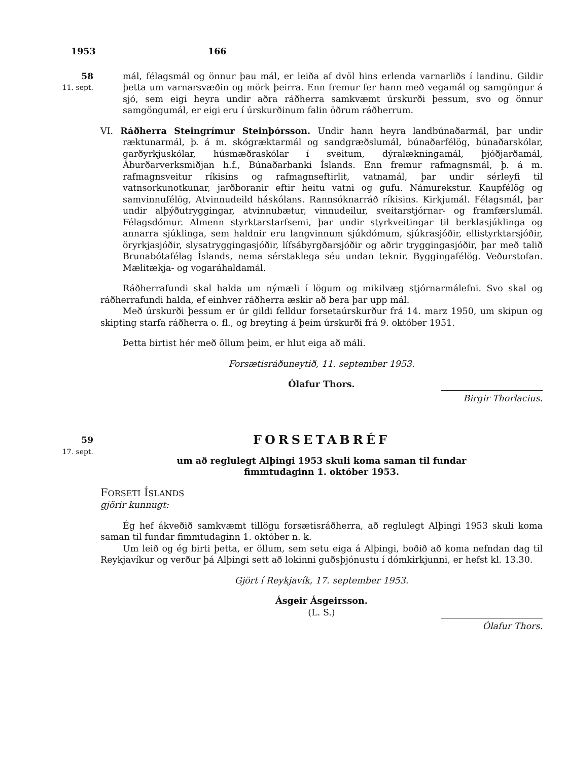1953 166
58
11. sept.
mál, félagsmál og önnur þau mál, er leiða af dvöl hins erlenda varnarliðs í landinu. Gildir þetta um varnarsvæðin og mörk þeirra. Enn fremur fer hann með vegamál og samgöngur á sjó, sem eigi heyra undir aðra ráðherra samkvæmt úrskurði þessum, svo og önnur samgöngumál, er eigi eru í úrskurðinum falin öðrum ráðherrum.
VI. Ráðherra Steingrímur Steinþórsson. Undir hann heyra landbúnaðarmál, þar undir ræktunarmál, þ. á m. skógræktarmál og sandgræðslumál, búnaðarfélög, búnaðarskólar, garðyrkjuskólar, húsmæðraskólar í sveitum, dýralækningamál, þjóðjarðamál, Áburðarverksmiðjan h.f., Búnaðarbanki Íslands. Enn fremur rafmagnsmál, þ. á m. rafmagnsveitur ríkisins og rafmagnseftirlit, vatnamál, þar undir sérleyfi til vatnsorkunotkunar, jarðboranir eftir heitu vatni og gufu. Námurekstur. Kaupfélög og samvinnufélög, Atvinnudeild háskólans. Rannsóknarráð ríkisins. Kirkjumál. Félagsmál, þar undir alþýðutryggingar, atvinnubætur, vinnudeilur, sveitarstjórnar- og framfærslumál. Félagsdómur. Almenn styrktarstarfsemi, þar undir styrkveitingar til berklasjúklinga og annarra sjúklinga, sem haldnir eru langvinnum sjúkdómum, sjúkrasjóðir, ellistyrktarsjóðir, öryrkjasjóðir, slysatryggingasjóðir, lífsábyrgðarsjóðir og aðrir tryggingasjóðir, þar með talið Brunabótafélag Íslands, nema sérstaklega séu undan teknir. Byggingafélög. Veðurstofan. Mælitækja- og vogaráhaldamál.
Ráðherrafundi skal halda um nýmæli í lögum og mikilvæg stjórnarmálefni. Svo skal og ráðherrafundi halda, ef einhver ráðherra æskir að bera þar upp mál.
Með úrskurði þessum er úr gildi felldur forsetaúrskurður frá 14. marz 1950, um skipun og skipting starfa ráðherra o. fl., og breyting á þeim úrskurði frá 9. október 1951.
Þetta birtist hér með öllum þeim, er hlut eiga að máli.
Forsætisráðuneytið, 11. september 1953.
Ólafur Thors.
Birgir Thorlacius.
59
17. sept.
FORSETABRÉF
um að reglulegt Alþingi 1953 skuli koma saman til fundar
fimmtudaginn 1. október 1953.
FORSETI ÍSLANDS
gjörir kunnugt:
Ég hef ákveðið samkvæmt tillögu forsætisráðherra, að reglulegt Alþingi 1953 skuli koma saman til fundar fimmtudaginn 1. október n. k.
Um leið og ég birti þetta, er öllum, sem setu eiga á Alþingi, boðið að koma nefndan dag til Reykjavíkur og verður þá Alþingi sett að lokinni guðsþjónustu í dómkirkjunni, er hefst kl. 13.30.
Gjört í Reykjavík, 17. september 1953.
Ásgeir Ásgeirsson.
(L. S.)
Ólafur Thors.